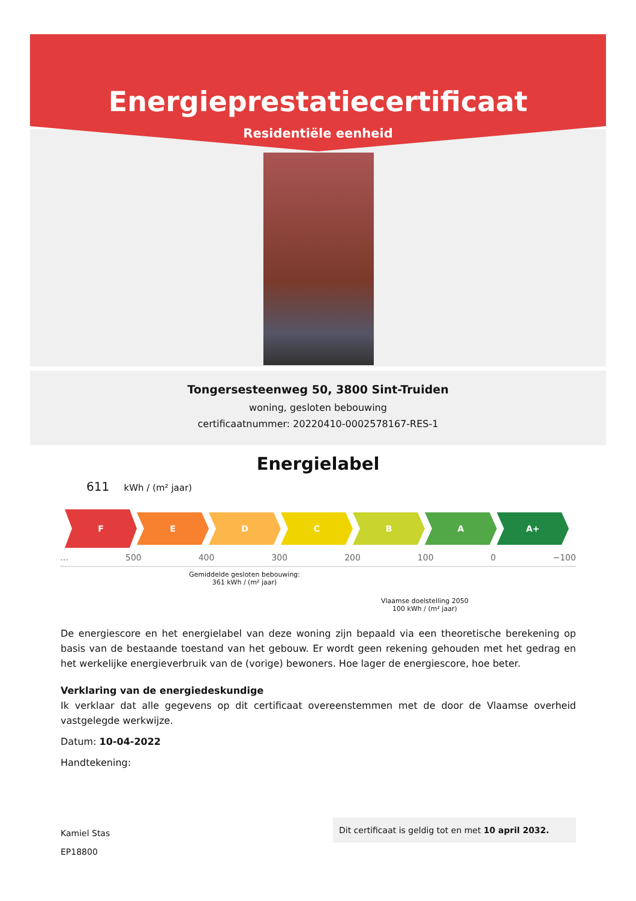Energieprestatiecertificaat
Residentiële eenheid
Tongersesteenweg 50, 3800 Sint-Truiden
woning, gesloten bebouwing
certificaatnummer: 20220410-0002578167-RES-1
Energielabel
611 kWh / (m² jaar)
F
E D C B A A+
… 500 400 300 200 100 0 −100
Gemiddelde gesloten bebouwing:
361 kWh / (m² jaar)
Vlaamse doelstelling 2050
100 kWh / (m² jaar)
De energiescore en het energielabel van deze woning zijn bepaald via een theoretische berekening op basis van de bestaande toestand van het gebouw. Er wordt geen rekening gehouden met het gedrag en het werkelijke energieverbruik van de (vorige) bewoners. Hoe lager de energiescore, hoe beter.
Verklaring van de energiedeskundige
Ik verklaar dat alle gegevens op dit certificaat overeenstemmen met de door de Vlaamse overheid vastgelegde werkwijze.
Datum: 10-04-2022
Handtekening:
Kamiel Stas
EP18800
Dit certificaat is geldig tot en met 10 april 2032.